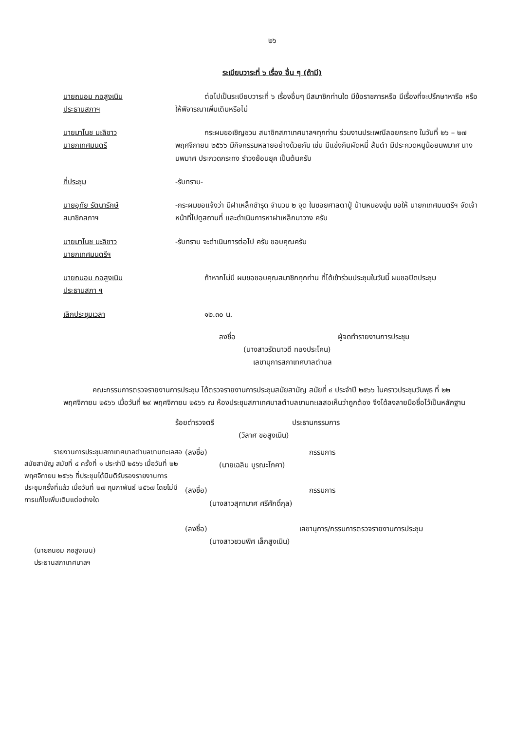๒๖
ระเบียบวาระที่ ๖ เรื่อง อื่น ๆ (ถ้ามี)
นายถนอม กอสูงเนิน
ประธานสภาฯ
ต่อไปเป็นระเบียบวาระที่ ๖ เรื่องอื่นๆ มีสมาชิกท่านใด มีข้อราชการหรือ มีเรื่องที่จะปรึกษาหารือ หรือให้พิจารณาเพิ่มเติมหรือไม่
นายมาโนช มะลิขาว
นายกเทศมนตรี
กระผมขอเชิญชวน สมาชิกสภาเทศบาลฯทุกท่าน ร่วมงานประเพณีลอยกระทง ในวันที่ ๒๖ – ๒๗ พฤศจิกายน ๒๕๖๖ มีกิจกรรมหลายอย่างด้วยกัน เช่น มีแข่งกินผัดหมี่ ส้มตำ มีประกวดหนูน้อยนพมาศ นางนพมาศ ประกวดกระทง รำวงย้อนยุค เป็นต้นครับ
ที่ประชุม -รับทราบ-
นายอุทัย รัตนารักษ์
สมาชิกสภาฯ
-กระผมขอแจ้งว่า มีฝาเหล็กชำรุด จำนวน ๒ จุด ในซอยศาลตาปู่ บ้านหนองขุ่น ขอให้ นายกเทศมนตรีฯ จัดเจ้าหน้าที่ไปดูสถานที่ และดำเนินการหาฝาเหล็กมาวาง ครับ
นายมาโนช มะลิขาว
นายกเทศมนตรีฯ
-รับทราบ จะดำเนินการต่อไป ครับ ขอบคุณครับ
นายถนอม กอสูงเนิน
ประธานสภา ฯ
ถ้าหากไม่มี ผมขอขอบคุณสมาชิกทุกท่าน ที่ได้เข้าร่วมประชุมในวันนี้ ผมขอปิดประชุม
เลิกประชุมเวลา ๑๒.๓๐ น.
ลงชื่อ ผู้จดทำรายงานการประชุม
(นางสาวรัตนาวดี ทองประโคน)
เลขานุการสภาเทศบาลตำบล
คณะกรรมการตรวจรายงานการประชุม ได้ตรวจรายงานการประชุมสมัยสามัญ สมัยที่ ๔ ประจำปี ๒๕๖๖ ในคราวประชุมวันพุธ ที่ ๒๒ พฤศจิกายน ๒๕๖๖ เมื่อวันที่ ๒๙ พฤศจิกายน ๒๕๖๖ ณ ห้องประชุมสภาเทศบาลตำบลขามทะเลสอเห็นว่าถูกต้อง จึงได้ลงลายมือชื่อไว้เป็นหลักฐาน
ร้อยตำรวจตรี ประธานกรรมการ
(วิลาศ ขอสูงเนิน)
รายงานการประชุมสภาเทศบาลตำบลขามทะเลสอ สมัยสามัญ สมัยที่ ๔ ครั้งที่ ๑ ประจำปี ๒๕๖๖ เมื่อวันที่ ๒๒ พฤศจิกายน ๒๕๖๖ ที่ประชุมได้มีมติรับรองรายงานการประชุมครั้งที่แล้ว เมื่อวันที่ ๒๗ กุมภาพันธ์ ๒๕๖๗ โดยไม่มีการแก้ไขเพิ่มเติมแต่อย่างใด
(นายถนอม กอสูงเนิน)
ประธานสภาเทศบาลฯ
(ลงชื่อ) กรรมการ
(นายเฉลิม บูรณะโภคา)
(ลงชื่อ) กรรมการ
(นางสาวสุฑามาศ ศรีศักดิ์กุล)
(ลงชื่อ) เลขานุการ/กรรมการตรวจรายงานการประชุม
(นางสาวชวนพิศ เล็กสูงเนิน)